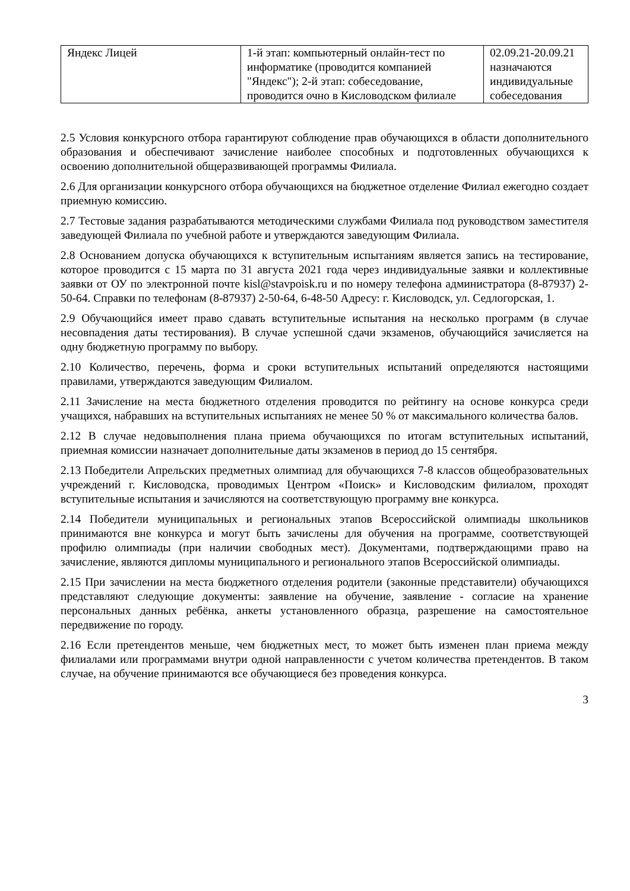| Яндекс Лицей | 1-й этап: компьютерный онлайн-тест по информатике (проводится компанией "Яндекс"); 2-й этап: собеседование, проводится очно в Кисловодском филиале | 02.09.21-20.09.21 назначаются индивидуальные собеседования |
2.5 Условия конкурсного отбора гарантируют соблюдение прав обучающихся в области дополнительного образования и обеспечивают зачисление наиболее способных и подготовленных обучающихся к освоению дополнительной общеразвивающей программы Филиала.
2.6 Для организации конкурсного отбора обучающихся на бюджетное отделение Филиал ежегодно создает приемную комиссию.
2.7 Тестовые задания разрабатываются методическими службами Филиала под руководством заместителя заведующей Филиала по учебной работе и утверждаются заведующим Филиала.
2.8 Основанием допуска обучающихся к вступительным испытаниям является запись на тестирование, которое проводится с 15 марта по 31 августа 2021 года через индивидуальные заявки и коллективные заявки от ОУ по электронной почте kisl@stavpoisk.ru и по номеру телефона администратора (8-87937) 2-50-64. Справки по телефонам (8-87937) 2-50-64, 6-48-50 Адресу: г. Кисловодск, ул. Седлогорская, 1.
2.9 Обучающийся имеет право сдавать вступительные испытания на несколько программ (в случае несовпадения даты тестирования). В случае успешной сдачи экзаменов, обучающийся зачисляется на одну бюджетную программу по выбору.
2.10 Количество, перечень, форма и сроки вступительных испытаний определяются настоящими правилами, утверждаются заведующим Филиалом.
2.11 Зачисление на места бюджетного отделения проводится по рейтингу на основе конкурса среди учащихся, набравших на вступительных испытаниях не менее 50 % от максимального количества балов.
2.12 В случае недовыполнения плана приема обучающихся по итогам вступительных испытаний, приемная комиссии назначает дополнительные даты экзаменов в период до 15 сентября.
2.13 Победители Апрельских предметных олимпиад для обучающихся 7-8 классов общеобразовательных учреждений г. Кисловодска, проводимых Центром «Поиск» и Кисловодским филиалом, проходят вступительные испытания и зачисляются на соответствующую программу вне конкурса.
2.14 Победители муниципальных и региональных этапов Всероссийской олимпиады школьников принимаются вне конкурса и могут быть зачислены для обучения на программе, соответствующей профилю олимпиады (при наличии свободных мест). Документами, подтверждающими право на зачисление, являются дипломы муниципального и регионального этапов Всероссийской олимпиады.
2.15 При зачислении на места бюджетного отделения родители (законные представители) обучающихся представляют следующие документы: заявление на обучение, заявление - согласие на хранение персональных данных ребёнка, анкеты установленного образца, разрешение на самостоятельное передвижение по городу.
2.16 Если претендентов меньше, чем бюджетных мест, то может быть изменен план приема между филиалами или программами внутри одной направленности с учетом количества претендентов. В таком случае, на обучение принимаются все обучающиеся без проведения конкурса.
3